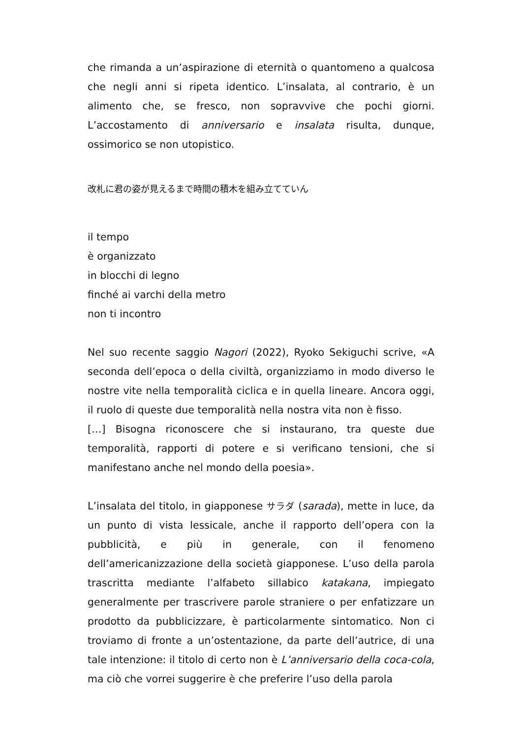che rimanda a un’aspirazione di eternità o quantomeno a qualcosa che negli anni si ripeta identico. L’insalata, al contrario, è un alimento che, se fresco, non sopravvive che pochi giorni. L’accostamento di anniversario e insalata risulta, dunque, ossimorico se non utopistico.
改札に君の姿が見えるまで時間の積木を組み立てていん
il tempo
è organizzato
in blocchi di legno
finché ai varchi della metro
non ti incontro
Nel suo recente saggio Nagori (2022), Ryoko Sekiguchi scrive, «A seconda dell’epoca o della civiltà, organizziamo in modo diverso le nostre vite nella temporalità ciclica e in quella lineare. Ancora oggi, il ruolo di queste due temporalità nella nostra vita non è fisso.
[…] Bisogna riconoscere che si instaurano, tra queste due temporalità, rapporti di potere e si verificano tensioni, che si manifestano anche nel mondo della poesia».
L’insalata del titolo, in giapponese サラダ (sarada), mette in luce, da un punto di vista lessicale, anche il rapporto dell’opera con la pubblicità, e più in generale, con il fenomeno dell’americanizzazione della società giapponese. L’uso della parola trascritta mediante l’alfabeto sillabico katakana, impiegato generalmente per trascrivere parole straniere o per enfatizzare un prodotto da pubblicizzare, è particolarmente sintomatico. Non ci troviamo di fronte a un’ostentazione, da parte dell’autrice, di una tale intenzione: il titolo di certo non è L’anniversario della coca-cola, ma ciò che vorrei suggerire è che preferire l’uso della parola